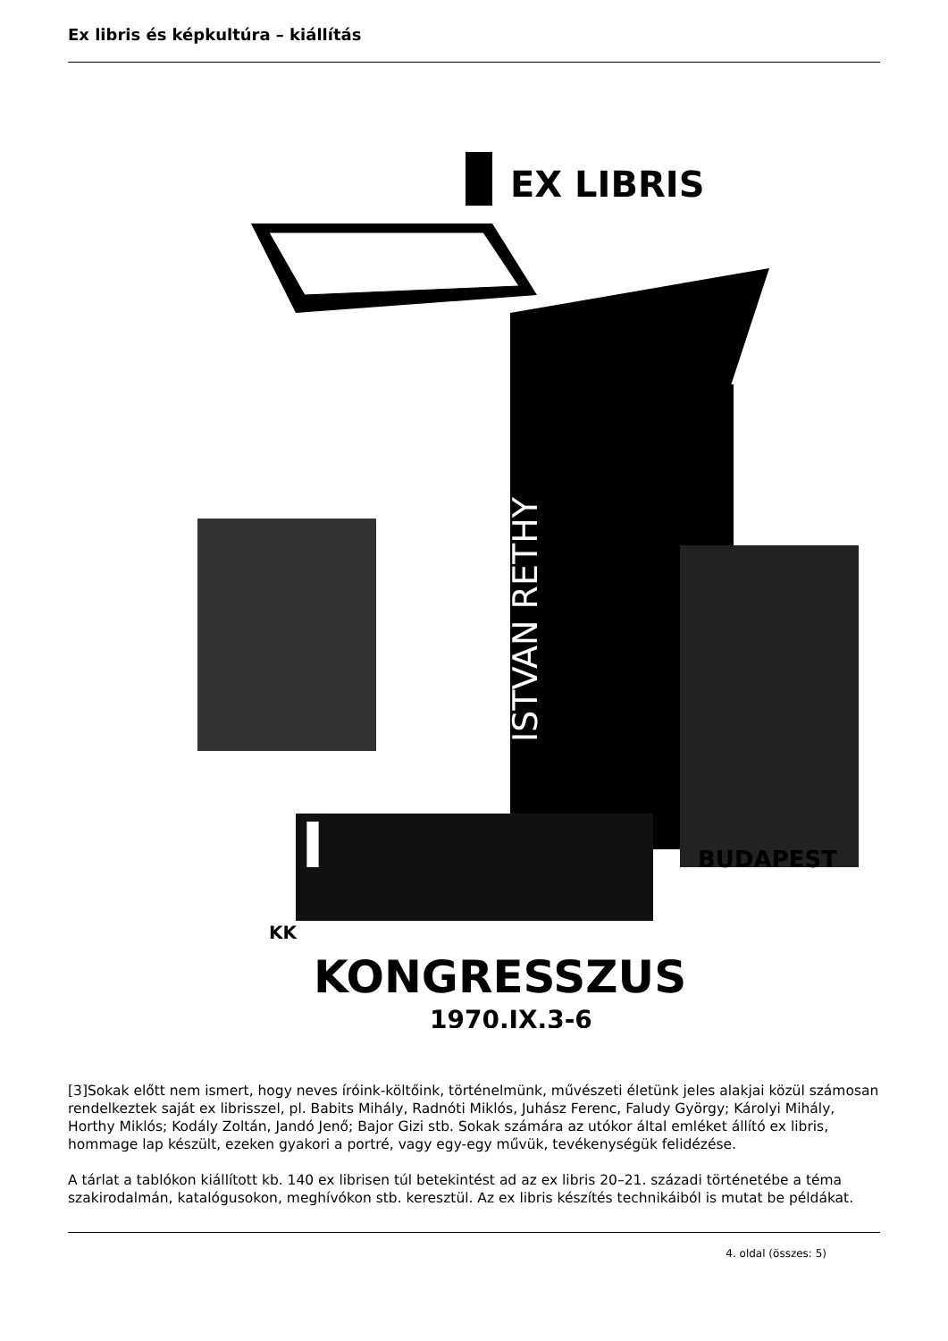Ex libris és képkultúra – kiállítás
EX LIBRIS
BUDAPEST
KONGRESSZUS
1970.IX.3-6
KK
XIII
ISTVAN RETHY
[3]Sokak előtt nem ismert, hogy neves íróink-költőink, történelmünk, művészeti életünk jeles alakjai közül számosan rendelkeztek saját ex librisszel, pl. Babits Mihály, Radnóti Miklós, Juhász Ferenc, Faludy György; Károlyi Mihály, Horthy Miklós; Kodály Zoltán, Jandó Jenő; Bajor Gizi stb. Sokak számára az utókor által emléket állító ex libris, hommage lap készült, ezeken gyakori a portré, vagy egy-egy művük, tevékenységük felidézése.
A tárlat a tablókon kiállított kb. 140 ex librisen túl betekintést ad az ex libris 20–21. századi történetébe a téma szakirodalmán, katalógusokon, meghívókon stb. keresztül. Az ex libris készítés technikáiból is mutat be példákat.
4. oldal (összes: 5)